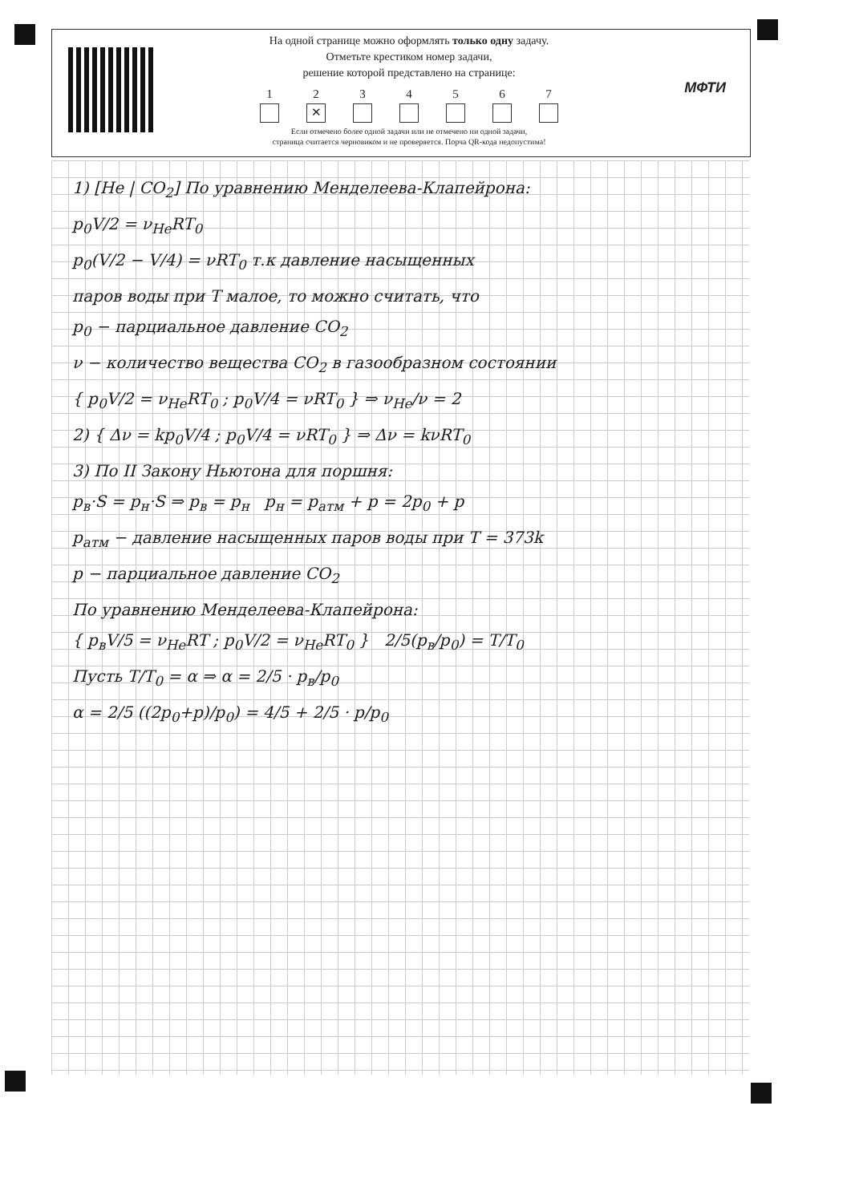На одной странице можно оформлять только одну задачу.
Отметьте крестиком номер задачи,
решение которой представлено на странице:
1 2 ✕ 34567
Если отмечено более одной задачи или не отмечено ни одной задачи,
страница считается черновиком и не проверяется. Порча QR-кода недопустима!
МФТИ
1) [He | CO<sub>2</sub>] По уравнению Менделеева-Клапейрона:
p<sub>0</sub>V/2 = ν<sub>He</sub>RT<sub>0</sub>
p<sub>0</sub>(V/2 − V/4) = νRT<sub>0</sub> т.к давление насыщенных
паров воды при T малое, то можно считать, что
p<sub>0</sub> − парциальное давление CO<sub>2</sub>
ν − количество вещества CO<sub>2</sub> в газообразном состоянии
{ p<sub>0</sub>V/2 = ν<sub>He</sub>RT<sub>0</sub> ; p<sub>0</sub>V/4 = νRT<sub>0</sub> } ⇒ ν<sub>He</sub>/ν = 2
2) { Δν = kp<sub>0</sub>V/4 ; p<sub>0</sub>V/4 = νRT<sub>0</sub> } ⇒ Δν = kνRT<sub>0</sub>
3) По II Закону Ньютона для поршня:
p<sub>в</sub>·S = p<sub>н</sub>·S ⇒ p<sub>в</sub> = p<sub>н</sub> p<sub>н</sub> = p<sub>атм</sub> + p = 2p<sub>0</sub> + p
p<sub>атм</sub> − давление насыщенных паров воды при T = 373k
p − парциальное давление CO<sub>2</sub>
По уравнению Менделеева-Клапейрона:
{ p<sub>в</sub>V/5 = ν<sub>He</sub>RT ; p<sub>0</sub>V/2 = ν<sub>He</sub>RT<sub>0</sub> } 2/5(p<sub>в</sub>/p<sub>0</sub>) = T/T<sub>0</sub>
Пусть T/T<sub>0</sub> = α ⇒ α = 2/5 · p<sub>в</sub>/p<sub>0</sub>
α = 2/5 ((2p<sub>0</sub>+p)/p<sub>0</sub>) = 4/5 + 2/5 · p/p<sub>0</sub>